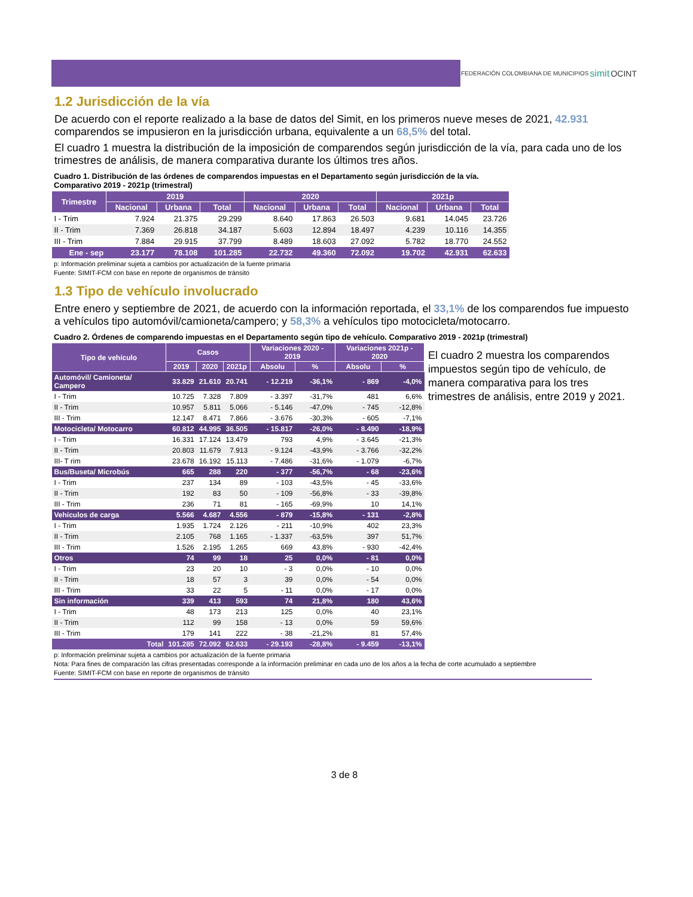FEDERACIÓN COLOMBIANA DE MUNICIPIOS simit OCINT
1.2 Jurisdicción de la vía
De acuerdo con el reporte realizado a la base de datos del Simit, en los primeros nueve meses de 2021, 42.931 comparendos se impusieron en la jurisdicción urbana, equivalente a un 68,5% del total.
El cuadro 1 muestra la distribución de la imposición de comparendos según jurisdicción de la vía, para cada uno de los trimestres de análisis, de manera comparativa durante los últimos tres años.
Cuadro 1. Distribución de las órdenes de comparendos impuestas en el Departamento según jurisdicción de la vía.
Comparativo 2019 - 2021p (trimestral)
| Trimestre | 2019 | | | 2020 | | | 2021p | | |
| --- | --- | --- | --- | --- | --- | --- | --- | --- | --- |
| | Nacional | Urbana | Total | Nacional | Urbana | Total | Nacional | Urbana | Total |
| I - Trim | 7.924 | 21.375 | 29.299 | 8.640 | 17.863 | 26.503 | 9.681 | 14.045 | 23.726 |
| II - Trim | 7.369 | 26.818 | 34.187 | 5.603 | 12.894 | 18.497 | 4.239 | 10.116 | 14.355 |
| III - Trim | 7.884 | 29.915 | 37.799 | 8.489 | 18.603 | 27.092 | 5.782 | 18.770 | 24.552 |
| Ene - sep | 23.177 | 78.108 | 101.285 | 22.732 | 49.360 | 72.092 | 19.702 | 42.931 | 62.633 |
p: Información preliminar sujeta a cambios por actualización de la fuente primaria
Fuente: SIMIT-FCM con base en reporte de organismos de tránsito
1.3 Tipo de vehículo involucrado
Entre enero y septiembre de 2021, de acuerdo con la información reportada, el 33,1% de los comparendos fue impuesto a vehículos tipo automóvil/camioneta/campero; y 58,3% a vehículos tipo motocicleta/motocarro.
Cuadro 2. Órdenes de comparendo impuestas en el Departamento según tipo de vehículo. Comparativo 2019 - 2021p (trimestral)
| Tipo de vehículo | Casos | | | Variaciones 2020 - 2019 | | Variaciones 2021p - 2020 | |
| --- | --- | --- | --- | --- | --- | --- | --- |
| | 2019 | 2020 | 2021p | Absolu | % | Absolu | % |
| Automóvil/ Camioneta/ Campero | 33.829 | 21.610 | 20.741 | - 12.219 | -36,1% | - 869 | -4,0% |
| I - Trim | 10.725 | 7.328 | 7.809 | - 3.397 | -31,7% | 481 | 6,6% |
| II - Trim | 10.957 | 5.811 | 5.066 | - 5.146 | -47,0% | - 745 | -12,8% |
| III - Trim | 12.147 | 8.471 | 7.866 | - 3.676 | -30,3% | - 605 | -7,1% |
| Motocicleta/ Motocarro | 60.812 | 44.995 | 36.505 | - 15.817 | -26,0% | - 8.490 | -18,9% |
| I - Trim | 16.331 | 17.124 | 13.479 | 793 | 4,9% | - 3.645 | -21,3% |
| II - Trim | 20.803 | 11.679 | 7.913 | - 9.124 | -43,9% | - 3.766 | -32,2% |
| III- T rim | 23.678 | 16.192 | 15.113 | - 7.486 | -31,6% | - 1.079 | -6,7% |
| Bus/Buseta/ Microbús | 665 | 288 | 220 | - 377 | -56,7% | - 68 | -23,6% |
| I - Trim | 237 | 134 | 89 | - 103 | -43,5% | - 45 | -33,6% |
| II - Trim | 192 | 83 | 50 | - 109 | -56,8% | - 33 | -39,8% |
| III - Trim | 236 | 71 | 81 | - 165 | -69,9% | 10 | 14,1% |
| Vehículos de carga | 5.566 | 4.687 | 4.556 | - 879 | -15,8% | - 131 | -2,8% |
| I - Trim | 1.935 | 1.724 | 2.126 | - 211 | -10,9% | 402 | 23,3% |
| II - Trim | 2.105 | 768 | 1.165 | - 1.337 | -63,5% | 397 | 51,7% |
| III - Trim | 1.526 | 2.195 | 1.265 | 669 | 43,8% | - 930 | -42,4% |
| Otros | 74 | 99 | 18 | 25 | 0,0% | - 81 | 0,0% |
| I - Trim | 23 | 20 | 10 | - 3 | 0,0% | - 10 | 0,0% |
| II - Trim | 18 | 57 | 3 | 39 | 0,0% | - 54 | 0,0% |
| III - Trim | 33 | 22 | 5 | - 11 | 0,0% | - 17 | 0,0% |
| Sin información | 339 | 413 | 593 | 74 | 21,8% | 180 | 43,6% |
| I - Trim | 48 | 173 | 213 | 125 | 0,0% | 40 | 23,1% |
| II - Trim | 112 | 99 | 158 | - 13 | 0,0% | 59 | 59,6% |
| III - Trim | 179 | 141 | 222 | - 38 | -21,2% | 81 | 57,4% |
| Total | 101.285 | 72.092 | 62.633 | - 29.193 | -28,8% | - 9.459 | -13,1% |
El cuadro 2 muestra los comparendos impuestos según tipo de vehículo, de manera comparativa para los tres trimestres de análisis, entre 2019 y 2021.
p: Información preliminar sujeta a cambios por actualización de la fuente primaria
Nota: Para fines de comparación las cifras presentadas corresponde a la información preliminar en cada uno de los años a la fecha de corte acumulado a septiembre
Fuente: SIMIT-FCM con base en reporte de organismos de tránsito
3 de 8